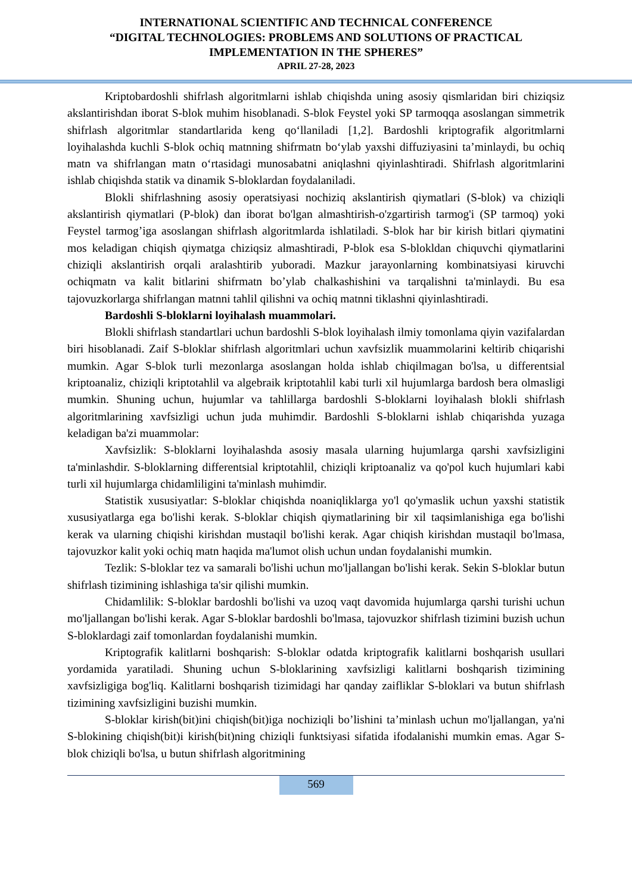INTERNATIONAL SCIENTIFIC AND TECHNICAL CONFERENCE
“DIGITAL TECHNOLOGIES: PROBLEMS AND SOLUTIONS OF PRACTICAL
IMPLEMENTATION IN THE SPHERES”
APRIL 27-28, 2023
Kriptobardoshli shifrlash algoritmlarni ishlab chiqishda uning asosiy qismlaridan biri chiziqsiz akslantirishdan iborat S-blok muhim hisoblanadi. S-blok Feystel yoki SP tarmoqqa asoslangan simmetrik shifrlash algoritmlar standartlarida keng qo‘llaniladi [1,2]. Bardoshli kriptografik algoritmlarni loyihalashda kuchli S-blok ochiq matnning shifrmatn bo‘ylab yaxshi diffuziyasini ta’minlaydi, bu ochiq matn va shifrlangan matn o‘rtasidagi munosabatni aniqlashni qiyinlashtiradi. Shifrlash algoritmlarini ishlab chiqishda statik va dinamik S-bloklardan foydalaniladi.
Blokli shifrlashning asosiy operatsiyasi nochiziq akslantirish qiymatlari (S-blok) va chiziqli akslantirish qiymatlari (P-blok) dan iborat bo'lgan almashtirish-o'zgartirish tarmog'i (SP tarmoq) yoki Feystel tarmog’iga asoslangan shifrlash algoritmlarda ishlatiladi. S-blok har bir kirish bitlari qiymatini mos keladigan chiqish qiymatga chiziqsiz almashtiradi, P-blok esa S-blokldan chiquvchi qiymatlarini chiziqli akslantirish orqali aralashtirib yuboradi. Mazkur jarayonlarning kombinatsiyasi kiruvchi ochiqmatn va kalit bitlarini shifrmatn bo’ylab chalkashishini va tarqalishni ta'minlaydi. Bu esa tajovuzkorlarga shifrlangan matnni tahlil qilishni va ochiq matnni tiklashni qiyinlashtiradi.
Bardoshli S-bloklarni loyihalash muammolari.
Blokli shifrlash standartlari uchun bardoshli S-blok loyihalash ilmiy tomonlama qiyin vazifalardan biri hisoblanadi. Zaif S-bloklar shifrlash algoritmlari uchun xavfsizlik muammolarini keltirib chiqarishi mumkin. Agar S-blok turli mezonlarga asoslangan holda ishlab chiqilmagan bo'lsa, u differentsial kriptoanaliz, chiziqli kriptotahlil va algebraik kriptotahlil kabi turli xil hujumlarga bardosh bera olmasligi mumkin. Shuning uchun, hujumlar va tahlillarga bardoshli S-bloklarni loyihalash blokli shifrlash algoritmlarining xavfsizligi uchun juda muhimdir. Bardoshli S-bloklarni ishlab chiqarishda yuzaga keladigan ba'zi muammolar:
Xavfsizlik: S-bloklarni loyihalashda asosiy masala ularning hujumlarga qarshi xavfsizligini ta'minlashdir. S-bloklarning differentsial kriptotahlil, chiziqli kriptoanaliz va qo'pol kuch hujumlari kabi turli xil hujumlarga chidamliligini ta'minlash muhimdir.
Statistik xususiyatlar: S-bloklar chiqishda noaniqliklarga yo'l qo'ymaslik uchun yaxshi statistik xususiyatlarga ega bo'lishi kerak. S-bloklar chiqish qiymatlarining bir xil taqsimlanishiga ega bo'lishi kerak va ularning chiqishi kirishdan mustaqil bo'lishi kerak. Agar chiqish kirishdan mustaqil bo'lmasa, tajovuzkor kalit yoki ochiq matn haqida ma'lumot olish uchun undan foydalanishi mumkin.
Tezlik: S-bloklar tez va samarali bo'lishi uchun mo'ljallangan bo'lishi kerak. Sekin S-bloklar butun shifrlash tizimining ishlashiga ta'sir qilishi mumkin.
Chidamlilik: S-bloklar bardoshli bo'lishi va uzoq vaqt davomida hujumlarga qarshi turishi uchun mo'ljallangan bo'lishi kerak. Agar S-bloklar bardoshli bo'lmasa, tajovuzkor shifrlash tizimini buzish uchun S-bloklardagi zaif tomonlardan foydalanishi mumkin.
Kriptografik kalitlarni boshqarish: S-bloklar odatda kriptografik kalitlarni boshqarish usullari yordamida yaratiladi. Shuning uchun S-bloklarining xavfsizligi kalitlarni boshqarish tizimining xavfsizligiga bog'liq. Kalitlarni boshqarish tizimidagi har qanday zaifliklar S-bloklari va butun shifrlash tizimining xavfsizligini buzishi mumkin.
S-bloklar kirish(bit)ini chiqish(bit)iga nochiziqli bo’lishini ta’minlash uchun mo'ljallangan, ya'ni S-blokining chiqish(bit)i kirish(bit)ning chiziqli funktsiyasi sifatida ifodalanishi mumkin emas. Agar S-blok chiziqli bo'lsa, u butun shifrlash algoritmining
569